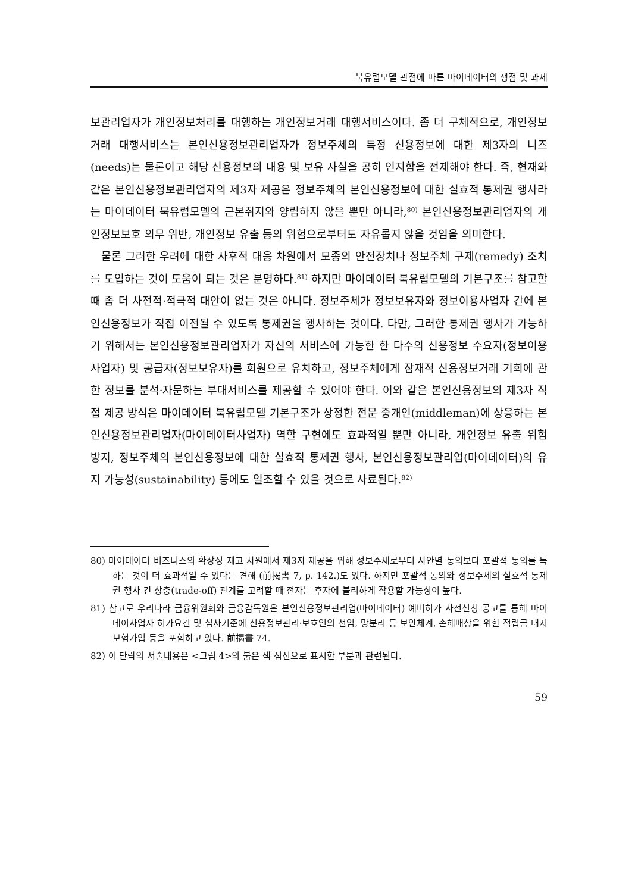북유럽모델 관점에 따른 마이데이터의 쟁점 및 과제
보관리업자가 개인정보처리를 대행하는 개인정보거래 대행서비스이다. 좀 더 구체적으로, 개인정보거래 대행서비스는 본인신용정보관리업자가 정보주체의 특정 신용정보에 대한 제3자의 니즈(needs)는 물론이고 해당 신용정보의 내용 및 보유 사실을 공히 인지함을 전제해야 한다. 즉, 현재와 같은 본인신용정보관리업자의 제3자 제공은 정보주체의 본인신용정보에 대한 실효적 통제권 행사라는 마이데이터 북유럽모델의 근본취지와 양립하지 않을 뿐만 아니라,<sup>80)</sup> 본인신용정보관리업자의 개인정보보호 의무 위반, 개인정보 유출 등의 위험으로부터도 자유롭지 않을 것임을 의미한다.
물론 그러한 우려에 대한 사후적 대응 차원에서 모종의 안전장치나 정보주체 구제(remedy) 조치를 도입하는 것이 도움이 되는 것은 분명하다.<sup>81)</sup> 하지만 마이데이터 북유럽모델의 기본구조를 참고할 때 좀 더 사전적·적극적 대안이 없는 것은 아니다. 정보주체가 정보보유자와 정보이용사업자 간에 본인신용정보가 직접 이전될 수 있도록 통제권을 행사하는 것이다. 다만, 그러한 통제권 행사가 가능하기 위해서는 본인신용정보관리업자가 자신의 서비스에 가능한 한 다수의 신용정보 수요자(정보이용사업자) 및 공급자(정보보유자)를 회원으로 유치하고, 정보주체에게 잠재적 신용정보거래 기회에 관한 정보를 분석·자문하는 부대서비스를 제공할 수 있어야 한다. 이와 같은 본인신용정보의 제3자 직접 제공 방식은 마이데이터 북유럽모델 기본구조가 상정한 전문 중개인(middleman)에 상응하는 본인신용정보관리업자(마이데이터사업자) 역할 구현에도 효과적일 뿐만 아니라, 개인정보 유출 위험 방지, 정보주체의 본인신용정보에 대한 실효적 통제권 행사, 본인신용정보관리업(마이데이터)의 유지 가능성(sustainability) 등에도 일조할 수 있을 것으로 사료된다.<sup>82)</sup>
80) 마이데이터 비즈니스의 확장성 제고 차원에서 제3자 제공을 위해 정보주체로부터 사안별 동의보다 포괄적 동의를 득하는 것이 더 효과적일 수 있다는 견해 (前揭書 7, p. 142.)도 있다. 하지만 포괄적 동의와 정보주체의 실효적 통제권 행사 간 상충(trade-off) 관계를 고려할 때 전자는 후자에 불리하게 작용할 가능성이 높다.
81) 참고로 우리나라 금융위원회와 금융감독원은 본인신용정보관리업(마이데이터) 예비허가 사전신청 공고를 통해 마이데이사업자 허가요건 및 심사기준에 신용정보관리·보호인의 선임, 망분리 등 보안체계, 손해배상을 위한 적립금 내지 보험가입 등을 포함하고 있다. 前揭書 74.
82) 이 단락의 서술내용은 <그림 4>의 붉은 색 점선으로 표시한 부분과 관련된다.
59